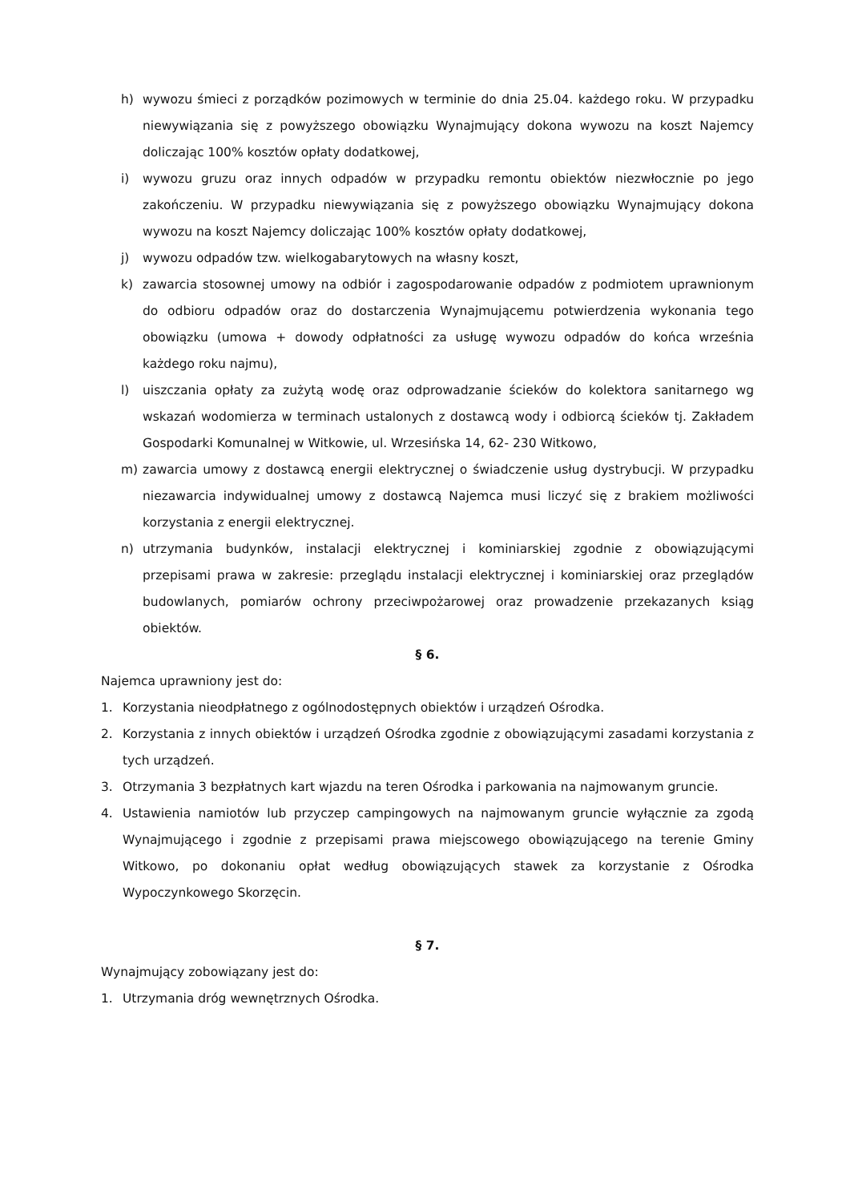h) wywozu śmieci z porządków pozimowych w terminie do dnia 25.04. każdego roku. W przypadku niewywiązania się z powyższego obowiązku Wynajmujący dokona wywozu na koszt Najemcy doliczając 100% kosztów opłaty dodatkowej,
i) wywozu gruzu oraz innych odpadów w przypadku remontu obiektów niezwłocznie po jego zakończeniu. W przypadku niewywiązania się z powyższego obowiązku Wynajmujący dokona wywozu na koszt Najemcy doliczając 100% kosztów opłaty dodatkowej,
j) wywozu odpadów tzw. wielkogabarytowych na własny koszt,
k) zawarcia stosownej umowy na odbiór i zagospodarowanie odpadów z podmiotem uprawnionym do odbioru odpadów oraz do dostarczenia Wynajmującemu potwierdzenia wykonania tego obowiązku (umowa + dowody odpłatności za usługę wywozu odpadów do końca września każdego roku najmu),
l) uiszczania opłaty za zużytą wodę oraz odprowadzanie ścieków do kolektora sanitarnego wg wskazań wodomierza w terminach ustalonych z dostawcą wody i odbiorcą ścieków tj. Zakładem Gospodarki Komunalnej w Witkowie, ul. Wrzesińska 14, 62- 230 Witkowo,
m) zawarcia umowy z dostawcą energii elektrycznej o świadczenie usług dystrybucji. W przypadku niezawarcia indywidualnej umowy z dostawcą Najemca musi liczyć się z brakiem możliwości korzystania z energii elektrycznej.
n) utrzymania budynków, instalacji elektrycznej i kominiarskiej zgodnie z obowiązującymi przepisami prawa w zakresie: przeglądu instalacji elektrycznej i kominiarskiej oraz przeglądów budowlanych, pomiarów ochrony przeciwpożarowej oraz prowadzenie przekazanych ksiąg obiektów.
§ 6.
Najemca uprawniony jest do:
1. Korzystania nieodpłatnego z ogólnodostępnych obiektów i urządzeń Ośrodka.
2. Korzystania z innych obiektów i urządzeń Ośrodka zgodnie z obowiązującymi zasadami korzystania z tych urządzeń.
3. Otrzymania 3 bezpłatnych kart wjazdu na teren Ośrodka i parkowania na najmowanym gruncie.
4. Ustawienia namiotów lub przyczep campingowych na najmowanym gruncie wyłącznie za zgodą Wynajmującego i zgodnie z przepisami prawa miejscowego obowiązującego na terenie Gminy Witkowo, po dokonaniu opłat według obowiązujących stawek za korzystanie z Ośrodka Wypoczynkowego Skorzęcin.
§ 7.
Wynajmujący zobowiązany jest do:
1. Utrzymania dróg wewnętrznych Ośrodka.